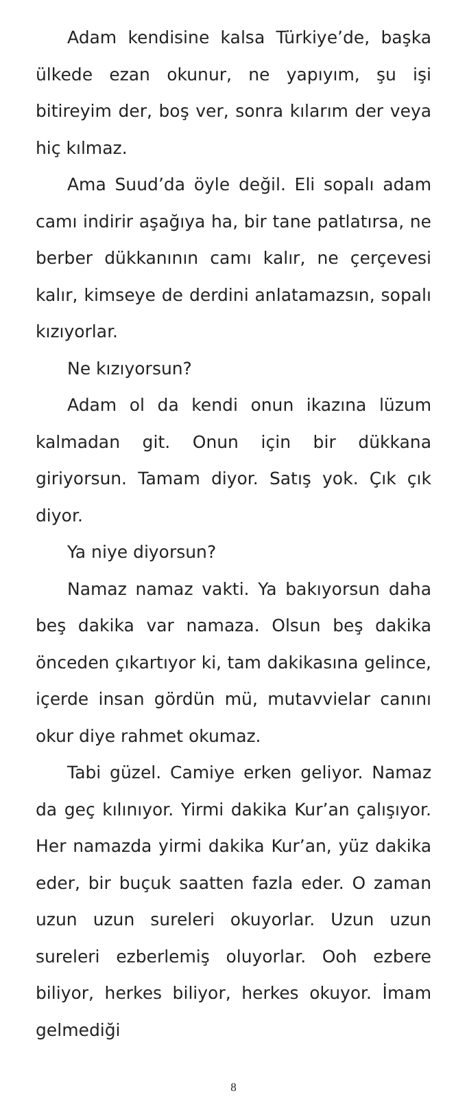Adam kendisine kalsa Türkiye’de, başka ülkede ezan okunur, ne yapıyım, şu işi bitireyim der, boş ver, sonra kılarım der veya hiç kılmaz.
Ama Suud’da öyle değil. Eli sopalı adam camı indirir aşağıya ha, bir tane patlatırsa, ne berber dükkanının camı kalır, ne çerçevesi kalır, kimseye de derdini anlatamazsın, sopalı kızıyorlar.
Ne kızıyorsun?
Adam ol da kendi onun ikazına lüzum kalmadan git. Onun için bir dükkana giriyorsun. Tamam diyor. Satış yok. Çık çık diyor.
Ya niye diyorsun?
Namaz namaz vakti. Ya bakıyorsun daha beş dakika var namaza. Olsun beş dakika önceden çıkartıyor ki, tam dakikasına gelince, içerde insan gördün mü, mutavvielar canını okur diye rahmet okumaz.
Tabi güzel. Camiye erken geliyor. Namaz da geç kılınıyor. Yirmi dakika Kur’an çalışıyor. Her namazda yirmi dakika Kur’an, yüz dakika eder, bir buçuk saatten fazla eder. O zaman uzun uzun sureleri okuyorlar. Uzun uzun sureleri ezberlemiş oluyorlar. Ooh ezbere biliyor, herkes biliyor, herkes okuyor. İmam gelmediği
8